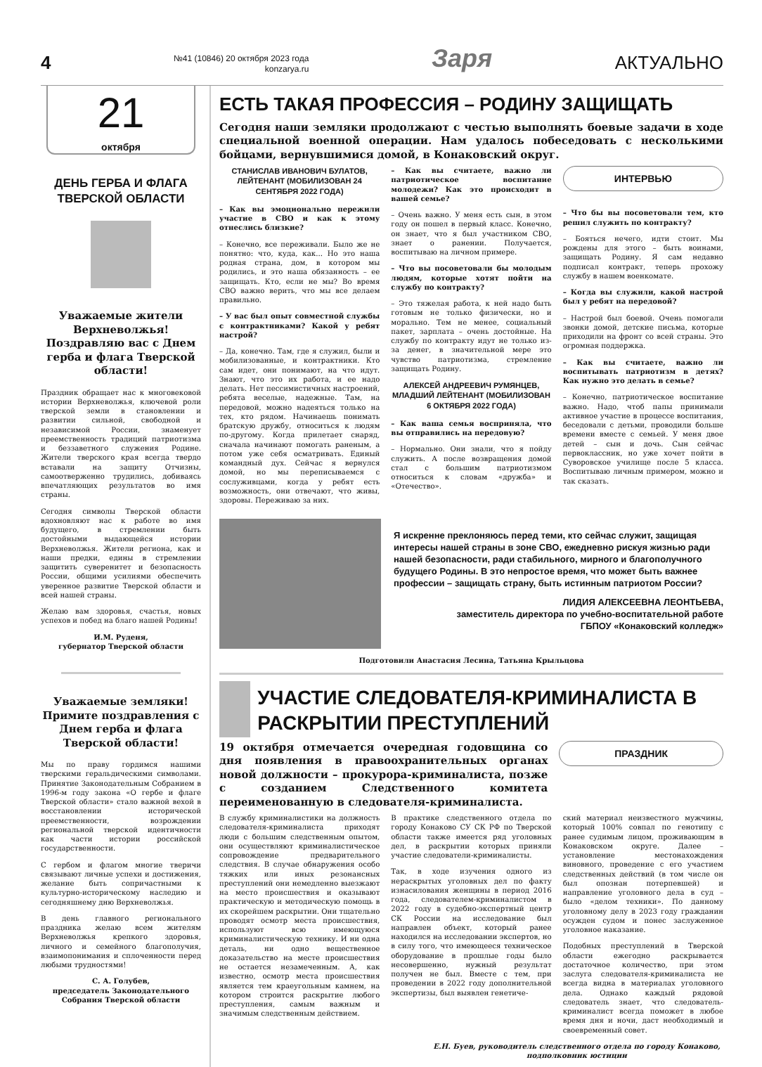4
№41 (10846) 20 октября 2023 года
konzarya.ru
Заря
АКТУАЛЬНО
21
октября
ДЕНЬ ГЕРБА И ФЛАГА ТВЕРСКОЙ ОБЛАСТИ
Уважаемые жители Верхневолжья! Поздравляю вас с Днем герба и флага Тверской области!
Праздник обращает нас к многовековой истории Верхневолжья, ключевой роли тверской земли в становлении и развитии сильной, свободной и независимой России, знаменует преемственность традиций патриотизма и беззаветного служения Родине. Жители тверского края всегда твердо вставали на защиту Отчизны, самоотверженно трудились, добиваясь впечатляющих результатов во имя страны.
Сегодня символы Тверской области вдохновляют нас к работе во имя будущего, в стремлении быть достойными выдающейся истории Верхневолжья. Жители региона, как и наши предки, едины в стремлении защитить суверенитет и безопасность России, общими усилиями обеспечить уверенное развитие Тверской области и всей нашей страны.
Желаю вам здоровья, счастья, новых успехов и побед на благо нашей Родины!
И.М. Руденя,
губернатор Тверской области
Уважаемые земляки! Примите поздравления с Днем герба и флага Тверской области!
Мы по праву гордимся нашими тверскими геральдическими символами. Принятие Законодательным Собранием в 1996-м году закона «О гербе и флаге Тверской области» стало важной вехой в восстановлении исторической преемственности, возрождении региональной тверской идентичности как части истории российской государственности.
С гербом и флагом многие тверичи связывают личные успехи и достижения, желание быть сопричастными к культурно-историческому наследию и сегодняшнему дню Верхневолжья.
В день главного регионального праздника желаю всем жителям Верхневолжья крепкого здоровья, личного и семейного благополучия, взаимопонимания и сплоченности перед любыми трудностями!
С. А. Голубев,
председатель Законодательного Собрания Тверской области
ЕСТЬ ТАКАЯ ПРОФЕССИЯ – РОДИНУ ЗАЩИЩАТЬ
Сегодня наши земляки продолжают с честью выполнять боевые задачи в ходе специальной военной операции. Нам удалось побеседовать с несколькими бойцами, вернувшимися домой, в Конаковский округ.
СТАНИСЛАВ ИВАНОВИЧ БУЛАТОВ, ЛЕЙТЕНАНТ (МОБИЛИЗОВАН 24 СЕНТЯБРЯ 2022 ГОДА)
– Как вы эмоционально пережили участие в СВО и как к этому отнеслись близкие?
– Конечно, все переживали. Было же не понятно: что, куда, как... Но это наша родная страна, дом, в котором мы родились, и это наша обязанность – ее защищать. Кто, если не мы? Во время СВО важно верить, что мы все делаем правильно.
– У вас был опыт совместной службы с контрактниками? Какой у ребят настрой?
– Да, конечно. Там, где я служил, были и мобилизованные, и контрактники. Кто сам идет, они понимают, на что идут. Знают, что это их работа, и ее надо делать. Нет пессимистичных настроений, ребята веселые, надежные. Там, на передовой, можно надеяться только на тех, кто рядом. Начинаешь понимать братскую дружбу, относиться к людям по-другому. Когда прилетает снаряд, сначала начинают помогать раненым, а потом уже себя осматривать. Единый командный дух. Сейчас я вернулся домой, но мы переписываемся с сослуживцами, когда у ребят есть возможность, они отвечают, что живы, здоровы. Переживаю за них.
– Как вы считаете, важно ли патриотическое воспитание молодежи? Как это происходит в вашей семье?
– Очень важно. У меня есть сын, в этом году он пошел в первый класс. Конечно, он знает, что я был участником СВО, знает о ранении. Получается, воспитываю на личном примере.
– Что вы посоветовали бы молодым людям, которые хотят пойти на службу по контракту?
– Это тяжелая работа, к ней надо быть готовым не только физически, но и морально. Тем не менее, социальный пакет, зарплата – очень достойные. На службу по контракту идут не только из-за денег, в значительной мере это чувство патриотизма, стремление защищать Родину.
АЛЕКСЕЙ АНДРЕЕВИЧ РУМЯНЦЕВ, МЛАДШИЙ ЛЕЙТЕНАНТ (МОБИЛИЗОВАН 6 ОКТЯБРЯ 2022 ГОДА)
– Как ваша семья восприняла, что вы отправились на передовую?
– Нормально. Они знали, что я пойду служить. А после возвращения домой стал с большим патриотизмом относиться к словам «дружба» и «Отечество».
ИНТЕРВЬЮ
– Что бы вы посоветовали тем, кто решил служить по контракту?
– Бояться нечего, идти стоит. Мы рождены для этого – быть воинами, защищать Родину. Я сам недавно подписал контракт, теперь прохожу службу в нашем военкомате.
– Когда вы служили, какой настрой был у ребят на передовой?
– Настрой был боевой. Очень помогали звонки домой, детские письма, которые приходили на фронт со всей страны. Это огромная поддержка.
– Как вы считаете, важно ли воспитывать патриотизм в детях? Как нужно это делать в семье?
– Конечно, патриотическое воспитание важно. Надо, чтоб папы принимали активное участие в процессе воспитания, беседовали с детьми, проводили больше времени вместе с семьей. У меня двое детей – сын и дочь. Сын сейчас первоклассник, но уже хочет пойти в Суворовское училище после 5 класса. Воспитываю личным примером, можно и так сказать.
Я искренне преклоняюсь перед теми, кто сейчас служит, защищая интересы нашей страны в зоне СВО, ежедневно рискуя жизнью ради нашей безопасности, ради стабильного, мирного и благополучного будущего Родины. В это непростое время, что может быть важнее профессии – защищать страну, быть истинным патриотом России?
ЛИДИЯ АЛЕКСЕЕВНА ЛЕОНТЬЕВА,
заместитель директора по учебно-воспитательной работе
ГБПОУ «Конаковский колледж»
Подготовили Анастасия Лесина, Татьяна Крыльцова
УЧАСТИЕ СЛЕДОВАТЕЛЯ-КРИМИНАЛИСТА В РАСКРЫТИИ ПРЕСТУПЛЕНИЙ
19 октября отмечается очередная годовщина со дня появления в правоохранительных органах новой должности – прокурора-криминалиста, позже с созданием Следственного комитета переименованную в следователя-криминалиста.
ПРАЗДНИК
В службу криминалистики на должность следователя-криминалиста приходят люди с большим следственным опытом, они осуществляют криминалистическое сопровождение предварительного следствия. В случае обнаружения особо тяжких или иных резонансных преступлений они немедленно выезжают на место происшествия и оказывают практическую и методическую помощь в их скорейшем раскрытии. Они тщательно проводят осмотр места происшествия, используют всю имеющуюся криминалистическую технику. И ни одна деталь, ни одно вещественное доказательство на месте происшествия не остается незамеченным. А, как известно, осмотр места происшествия является тем краеугольным камнем, на котором строится раскрытие любого преступления, самым важным и значимым следственным действием.
В практике следственного отдела по городу Конаково СУ СК РФ по Тверской области также имеется ряд уголовных дел, в раскрытии которых приняли участие следователи-криминалисты.
Так, в ходе изучения одного из нераскрытых уголовных дел по факту изнасилования женщины в период 2016 года, следователем-криминалистом в 2022 году в судебно-экспертный центр СК России на исследование был направлен объект, который ранее находился на исследовании экспертов, но в силу того, что имеющееся техническое оборудование в прошлые годы было несовершенно, нужный результат получен не был. Вместе с тем, при проведении в 2022 году дополнительной экспертизы, был выявлен генетиче-
ский материал неизвестного мужчины, который 100% совпал по генотипу с ранее судимым лицом, проживающим в Конаковском округе. Далее – установление местонахождения виновного, проведение с его участием следственных действий (в том числе он был опознан потерпевшей) и направление уголовного дела в суд – было «делом техники». По данному уголовному делу в 2023 году гражданин осужден судом и понес заслуженное уголовное наказание.
Подобных преступлений в Тверской области ежегодно раскрывается достаточное количество, при этом заслуга следователя-криминалиста не всегда видна в материалах уголовного дела. Однако каждый рядовой следователь знает, что следователь-криминалист всегда поможет в любое время дня и ночи, даст необходимый и своевременный совет.
Е.Н. Буев, руководитель следственного отдела по городу Конаково, подполковник юстиции